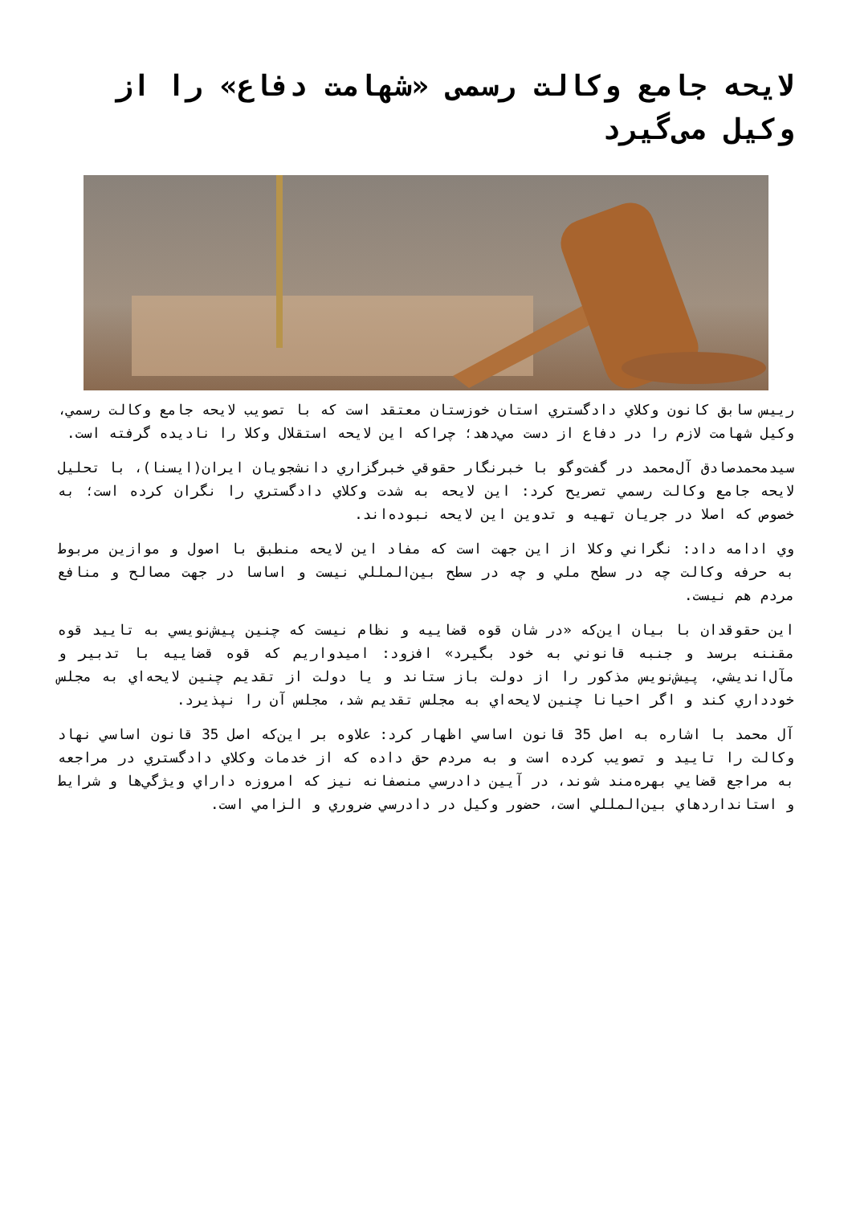لایحه جامع وکالت رسمی «شهامت دفاع» را از وکیل می‌گیرد
رييس سابق كانون وكلاي دادگستري استان خوزستان معتقد است كه با تصويب لايحه جامع وكالت رسمي، وكيل شهامت لازم را در دفاع از دست مي‌دهد؛ چراكه اين لايحه استقلال وكلا را ناديده گرفته است.
سيدمحمدصادق آل‌محمد در گفت‌وگو با خبرنگار حقوقي خبرگزاري دانشجويان ايران(ايسنا)، با تحليل لايحه جامع وكالت رسمي تصريح كرد: اين لايحه به شدت وكلاي دادگستري را نگران كرده است؛ به خصوص كه اصلا در جريان تهيه و تدوين اين لايحه نبوده‌اند.
وي ادامه داد: نگراني وكلا از اين جهت است كه مفاد اين لايحه منطبق با اصول و موازين مربوط به حرفه وكالت چه در سطح ملي و چه در سطح بين‌المللي نيست و اساسا در جهت مصالح و منافع مردم هم نيست.
اين حقوقدان با بيان اين‌كه «در شان قوه قضاييه و نظام نيست كه چنين پيش‌نويسي به تاييد قوه مقننه برسد و جنبه قانوني به خود بگيرد» افزود: اميدواريم كه قوه قضاييه با تدبير و مآل‌انديشي، پيش‌نويس مذكور را از دولت باز ستاند و يا دولت از تقديم چنين لايحه‌اي به مجلس خودداري كند و اگر احيانا چنين لايحه‌اي به مجلس تقديم شد، مجلس آن را نپذيرد.
آل محمد با اشاره به اصل 35 قانون اساسي اظهار كرد: علاوه بر اين‌كه اصل 35 قانون اساسي نهاد وكالت را تاييد و تصويب كرده است و به مردم حق داده كه از خدمات وكلاي دادگستري در مراجعه به مراجع قضايي بهره‌مند شوند، در آيين دادرسي منصفانه نيز كه امروزه داراي ويژگي‌ها و شرايط و استانداردهاي بين‌المللي است، حضور وكيل در دادرسي ضروري و الزامي است.